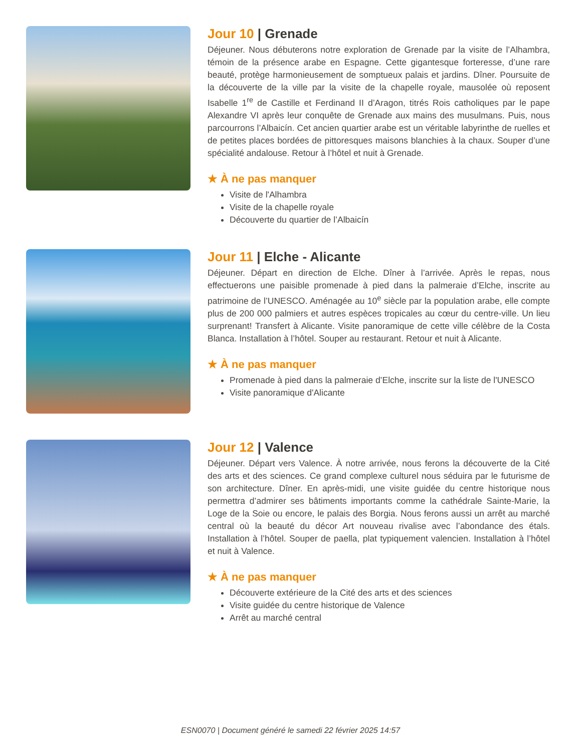Jour 10 | Grenade
Déjeuner. Nous débuterons notre exploration de Grenade par la visite de l’Alhambra, témoin de la présence arabe en Espagne. Cette gigantesque forteresse, d’une rare beauté, protège harmonieusement de somptueux palais et jardins. Dîner. Poursuite de la découverte de la ville par la visite de la chapelle royale, mausolée où reposent Isabelle 1<sup>re</sup> de Castille et Ferdinand II d’Aragon, titrés Rois catholiques par le pape Alexandre VI après leur conquête de Grenade aux mains des musulmans. Puis, nous parcourrons l’Albaicín. Cet ancien quartier arabe est un véritable labyrinthe de ruelles et de petites places bordées de pittoresques maisons blanchies à la chaux. Souper d’une spécialité andalouse. Retour à l’hôtel et nuit à Grenade.
★ À ne pas manquer
Visite de l'Alhambra
Visite de la chapelle royale
Découverte du quartier de l’Albaicín
Jour 11 | Elche - Alicante
Déjeuner. Départ en direction de Elche. Dîner à l’arrivée. Après le repas, nous effectuerons une paisible promenade à pied dans la palmeraie d’Elche, inscrite au patrimoine de l’UNESCO. Aménagée au 10<sup>e</sup> siècle par la population arabe, elle compte plus de 200 000 palmiers et autres espèces tropicales au cœur du centre-ville. Un lieu surprenant! Transfert à Alicante. Visite panoramique de cette ville célèbre de la Costa Blanca. Installation à l’hôtel. Souper au restaurant. Retour et nuit à Alicante.
★ À ne pas manquer
Promenade à pied dans la palmeraie d’Elche, inscrite sur la liste de l'UNESCO
Visite panoramique d'Alicante
Jour 12 | Valence
Déjeuner. Départ vers Valence. À notre arrivée, nous ferons la découverte de la Cité des arts et des sciences. Ce grand complexe culturel nous séduira par le futurisme de son architecture. Dîner. En après-midi, une visite guidée du centre historique nous permettra d’admirer ses bâtiments importants comme la cathédrale Sainte-Marie, la Loge de la Soie ou encore, le palais des Borgia. Nous ferons aussi un arrêt au marché central où la beauté du décor Art nouveau rivalise avec l’abondance des étals. Installation à l’hôtel. Souper de paella, plat typiquement valencien. Installation à l’hôtel et nuit à Valence.
★ À ne pas manquer
Découverte extérieure de la Cité des arts et des sciences
Visite guidée du centre historique de Valence
Arrêt au marché central
ESN0070 | Document généré le samedi 22 février 2025 14:57